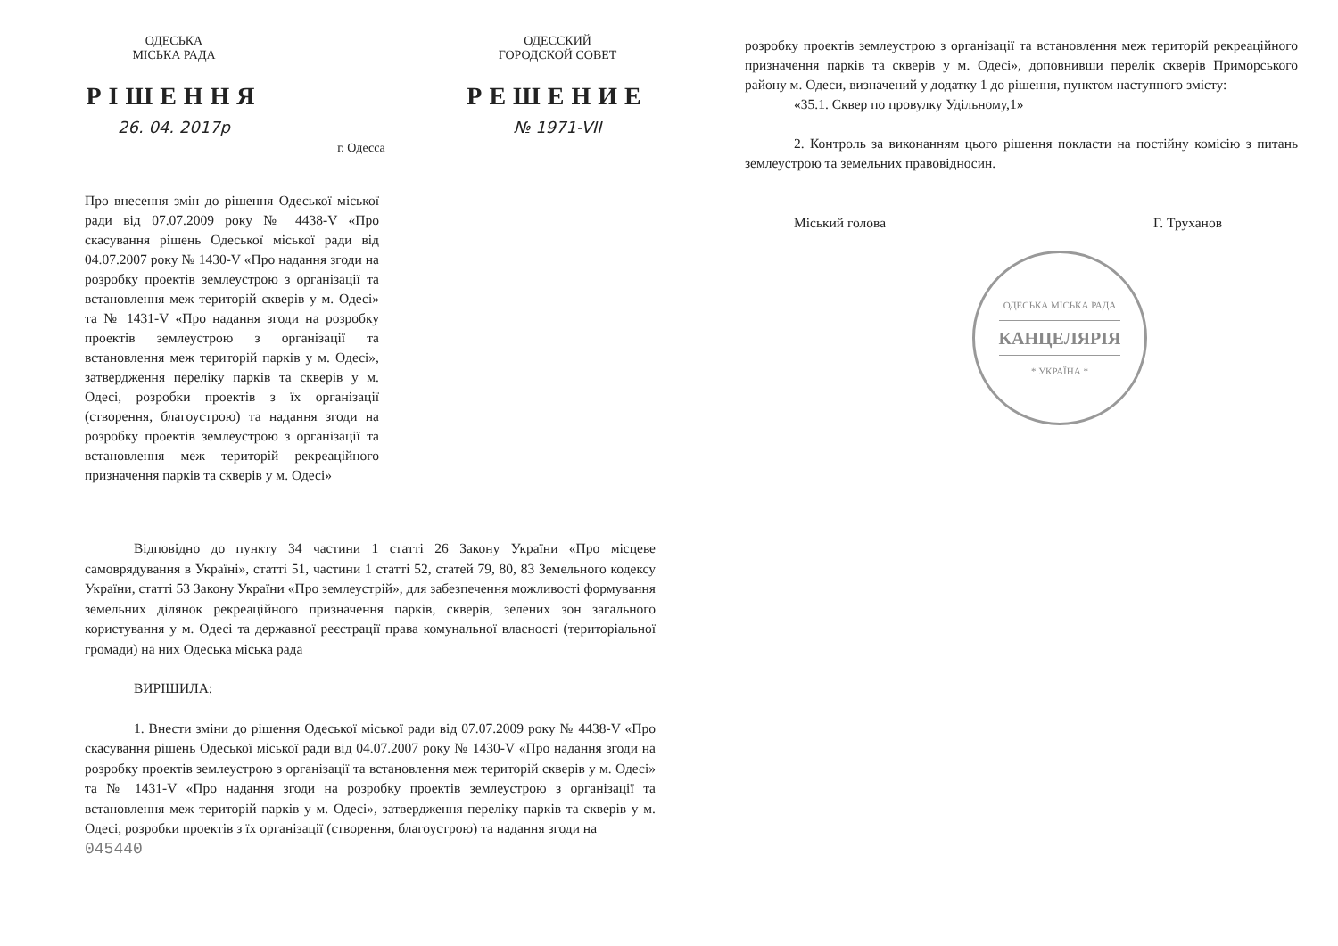ОДЕСЬКА
МІСЬКА РАДА
РІШЕННЯ
26. 04. 2017р
г. Одесса
ОДЕССКИЙ
ГОРОДСКОЙ СОВЕТ
РЕШЕНИЕ
№ 1971-VII
Про внесення змін до рішення Одеської міської ради від 07.07.2009 року № 4438-V «Про скасування рішень Одеської міської ради від 04.07.2007 року № 1430-V «Про надання згоди на розробку проектів землеустрою з організації та встановлення меж територій скверів у м. Одесі» та № 1431-V «Про надання згоди на розробку проектів землеустрою з організації та встановлення меж територій парків у м. Одесі», затвердження переліку парків та скверів у м. Одесі, розробки проектів з їх організації (створення, благоустрою) та надання згоди на розробку проектів землеустрою з організації та встановлення меж територій рекреаційного призначення парків та скверів у м. Одесі»
Відповідно до пункту 34 частини 1 статті 26 Закону України «Про місцеве самоврядування в Україні», статті 51, частини 1 статті 52, статей 79, 80, 83 Земельного кодексу України, статті 53 Закону України «Про землеустрій», для забезпечення можливості формування земельних ділянок рекреаційного призначення парків, скверів, зелених зон загального користування у м. Одесі та державної реєстрації права комунальної власності (територіальної громади) на них Одеська міська рада
ВИРІШИЛА:
1. Внести зміни до рішення Одеської міської ради від 07.07.2009 року № 4438-V «Про скасування рішень Одеської міської ради від 04.07.2007 року № 1430-V «Про надання згоди на розробку проектів землеустрою з організації та встановлення меж територій скверів у м. Одесі» та № 1431-V «Про надання згоди на розробку проектів землеустрою з організації та встановлення меж територій парків у м. Одесі», затвердження переліку парків та скверів у м. Одесі, розробки проектів з їх організації (створення, благоустрою) та надання згоди на
045440
розробку проектів землеустрою з організації та встановлення меж територій рекреаційного призначення парків та скверів у м. Одесі», доповнивши перелік скверів Приморського району м. Одеси, визначений у додатку 1 до рішення, пунктом наступного змісту:
«35.1. Сквер по провулку Удільному,1»
2. Контроль за виконанням цього рішення покласти на постійну комісію з питань землеустрою та земельних правовідносин.
Міський голова Г. Труханов
ОДЕСЬКА МІСЬКА РАДА
КАНЦЕЛЯРІЯ
* УКРАЇНА *